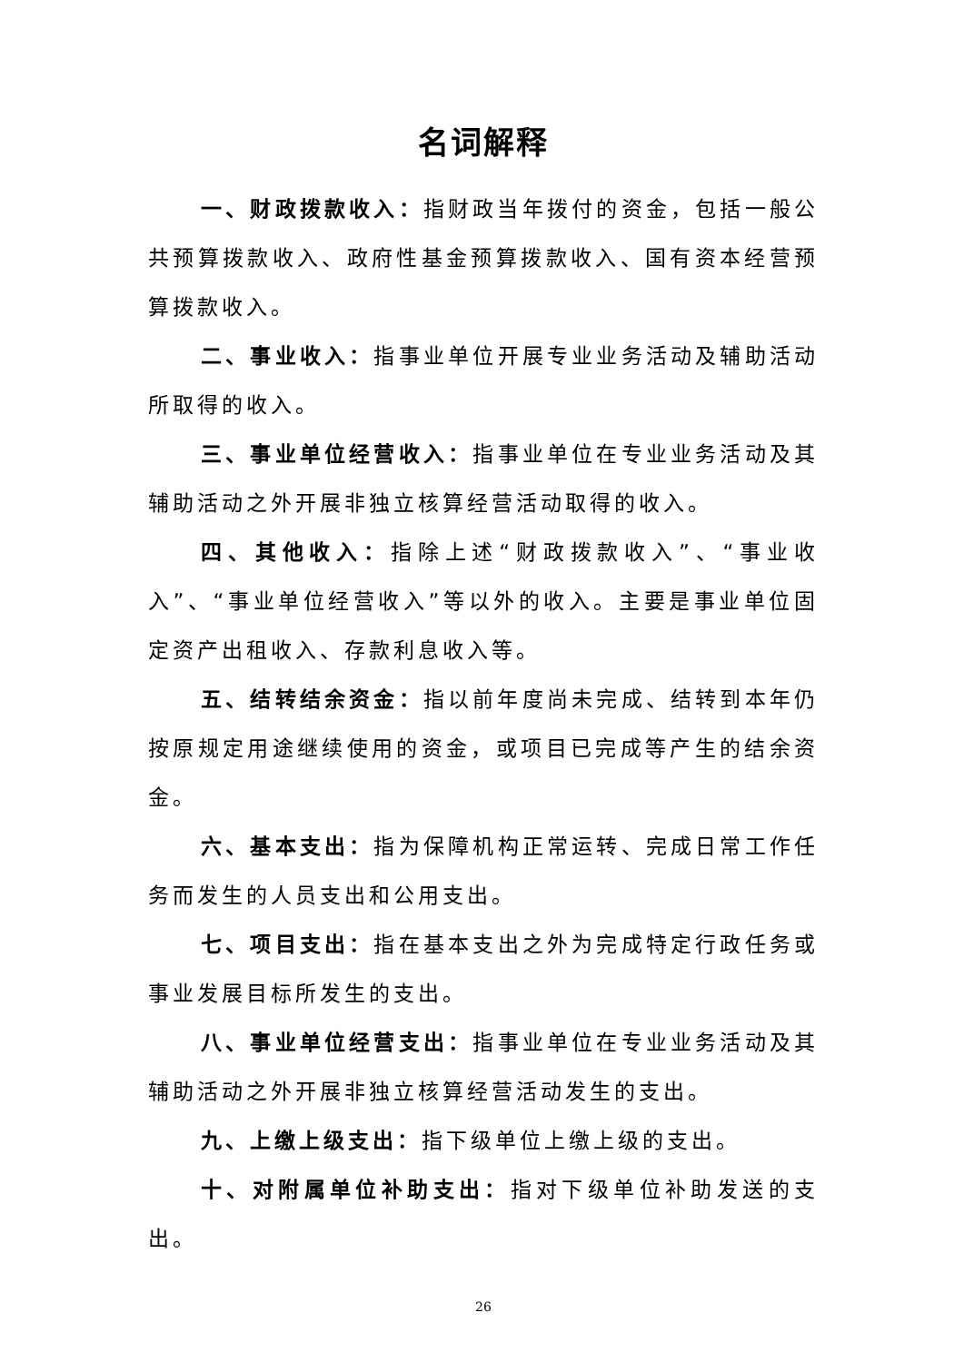名词解释
一、财政拨款收入：指财政当年拨付的资金，包括一般公共预算拨款收入、政府性基金预算拨款收入、国有资本经营预算拨款收入。
二、事业收入：指事业单位开展专业业务活动及辅助活动所取得的收入。
三、事业单位经营收入：指事业单位在专业业务活动及其辅助活动之外开展非独立核算经营活动取得的收入。
四、其他收入：指除上述“财政拨款收入”、“事业收入”、“事业单位经营收入”等以外的收入。主要是事业单位固定资产出租收入、存款利息收入等。
五、结转结余资金：指以前年度尚未完成、结转到本年仍按原规定用途继续使用的资金，或项目已完成等产生的结余资金。
六、基本支出：指为保障机构正常运转、完成日常工作任务而发生的人员支出和公用支出。
七、项目支出：指在基本支出之外为完成特定行政任务或事业发展目标所发生的支出。
八、事业单位经营支出：指事业单位在专业业务活动及其辅助活动之外开展非独立核算经营活动发生的支出。
九、上缴上级支出：指下级单位上缴上级的支出。
十、对附属单位补助支出：指对下级单位补助发送的支出。
26